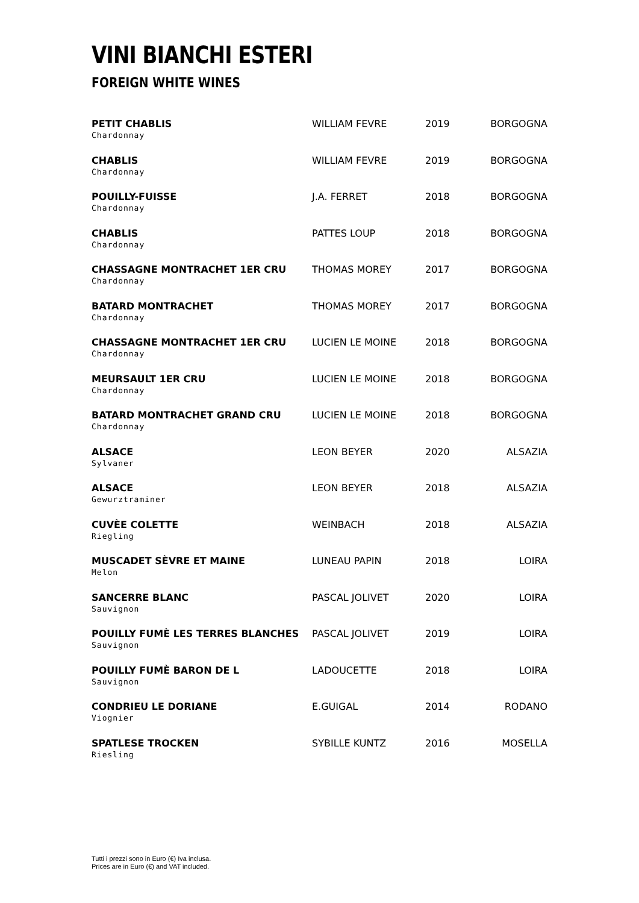VINI BIANCHI ESTERI
FOREIGN WHITE WINES
| PETIT CHABLIS Chardonnay | WILLIAM FEVRE | 2019 | BORGOGNA |
| CHABLIS Chardonnay | WILLIAM FEVRE | 2019 | BORGOGNA |
| POUILLY-FUISSE Chardonnay | J.A. FERRET | 2018 | BORGOGNA |
| CHABLIS Chardonnay | PATTES LOUP | 2018 | BORGOGNA |
| CHASSAGNE MONTRACHET 1ER CRU Chardonnay | THOMAS MOREY | 2017 | BORGOGNA |
| BATARD MONTRACHET Chardonnay | THOMAS MOREY | 2017 | BORGOGNA |
| CHASSAGNE MONTRACHET 1ER CRU Chardonnay | LUCIEN LE MOINE | 2018 | BORGOGNA |
| MEURSAULT 1ER CRU Chardonnay | LUCIEN LE MOINE | 2018 | BORGOGNA |
| BATARD MONTRACHET GRAND CRU Chardonnay | LUCIEN LE MOINE | 2018 | BORGOGNA |
| ALSACE Sylvaner | LEON BEYER | 2020 | ALSAZIA |
| ALSACE Gewurztraminer | LEON BEYER | 2018 | ALSAZIA |
| CUVÈE COLETTE Riegling | WEINBACH | 2018 | ALSAZIA |
| MUSCADET SÈVRE ET MAINE Melon | LUNEAU PAPIN | 2018 | LOIRA |
| SANCERRE BLANC Sauvignon | PASCAL JOLIVET | 2020 | LOIRA |
| POUILLY FUMÈ LES TERRES BLANCHES Sauvignon | PASCAL JOLIVET | 2019 | LOIRA |
| POUILLY FUMÈ BARON DE L Sauvignon | LADOUCETTE | 2018 | LOIRA |
| CONDRIEU LE DORIANE Viognier | E.GUIGAL | 2014 | RODANO |
| SPATLESE TROCKEN Riesling | SYBILLE KUNTZ | 2016 | MOSELLA |
Tutti i prezzi sono in Euro (€) Iva inclusa.
Prices are in Euro (€) and VAT included.